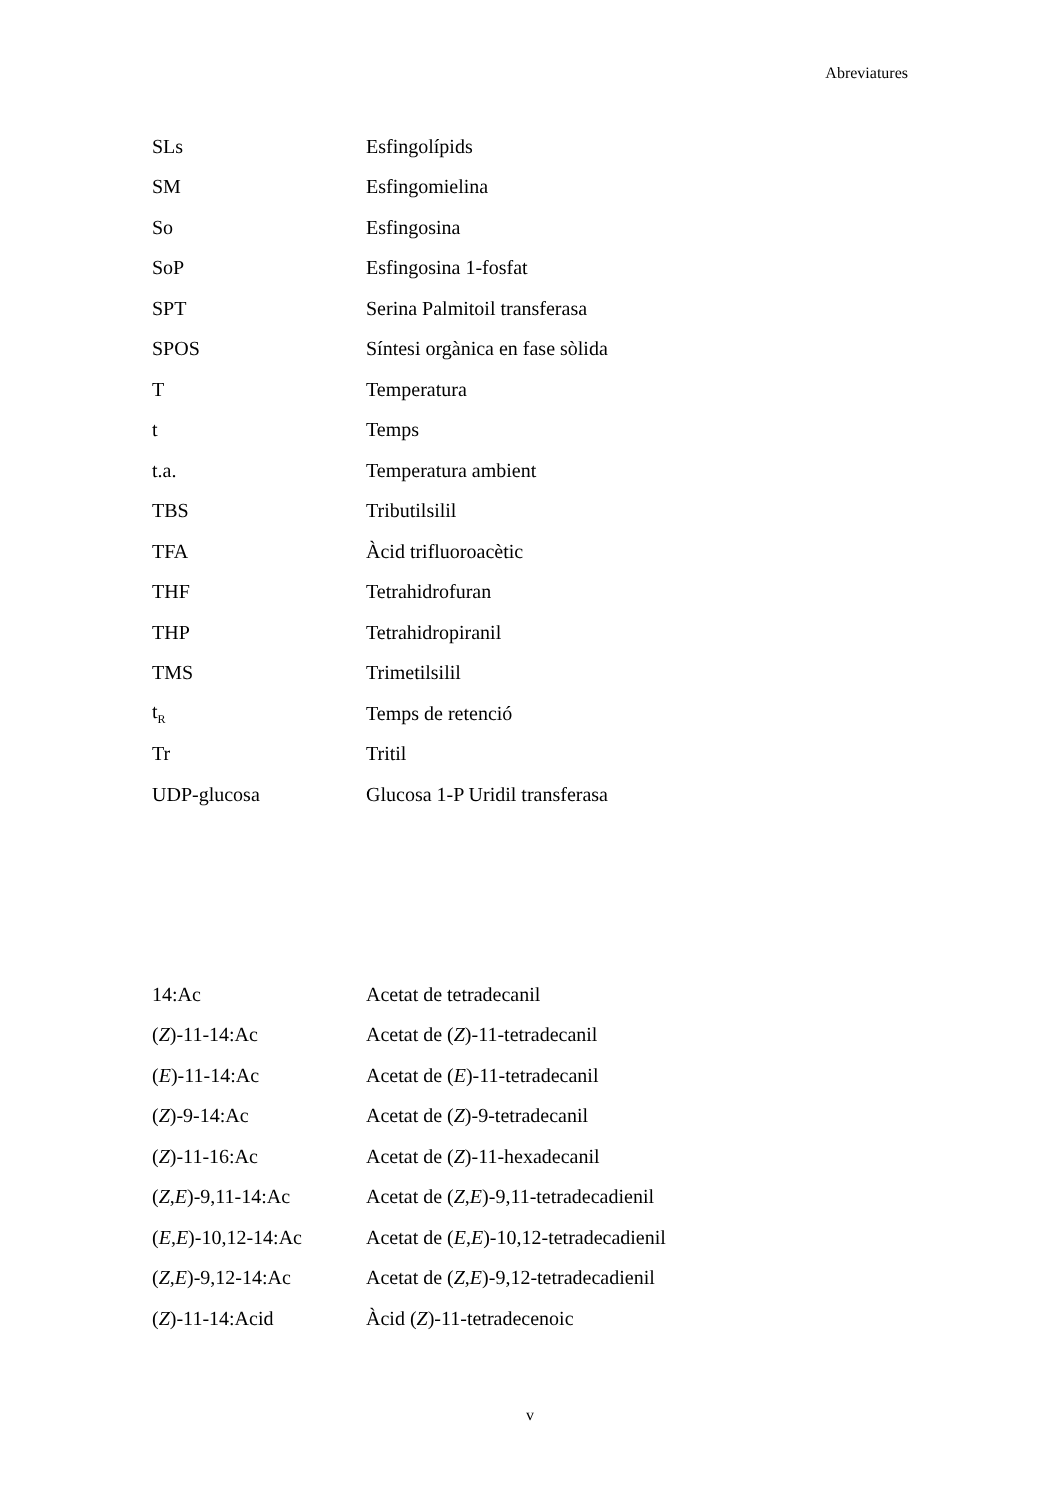Abreviatures
| SLs | Esfingolípids |
| SM | Esfingomielina |
| So | Esfingosina |
| SoP | Esfingosina 1-fosfat |
| SPT | Serina Palmitoil transferasa |
| SPOS | Síntesi orgànica en fase sòlida |
| T | Temperatura |
| t | Temps |
| t.a. | Temperatura ambient |
| TBS | Tributilsilil |
| TFA | Àcid trifluoroacètic |
| THF | Tetrahidrofuran |
| THP | Tetrahidropiranil |
| TMS | Trimetilsilil |
| t<sub>R</sub> | Temps de retenció |
| Tr | Tritil |
| UDP-glucosa | Glucosa 1-P Uridil transferasa |
| 14:Ac | Acetat de tetradecanil |
| ( Z )-11-14:Ac | Acetat de ( Z )-11-tetradecanil |
| ( E )-11-14:Ac | Acetat de ( E )-11-tetradecanil |
| ( Z )-9-14:Ac | Acetat de ( Z )-9-tetradecanil |
| ( Z )-11-16:Ac | Acetat de ( Z )-11-hexadecanil |
| ( Z , E )-9,11-14:Ac | Acetat de ( Z , E )-9,11-tetradecadienil |
| ( E , E )-10,12-14:Ac | Acetat de ( E , E )-10,12-tetradecadienil |
| ( Z , E )-9,12-14:Ac | Acetat de ( Z , E )-9,12-tetradecadienil |
| ( Z )-11-14:Acid | Àcid ( Z )-11-tetradecenoic |
v